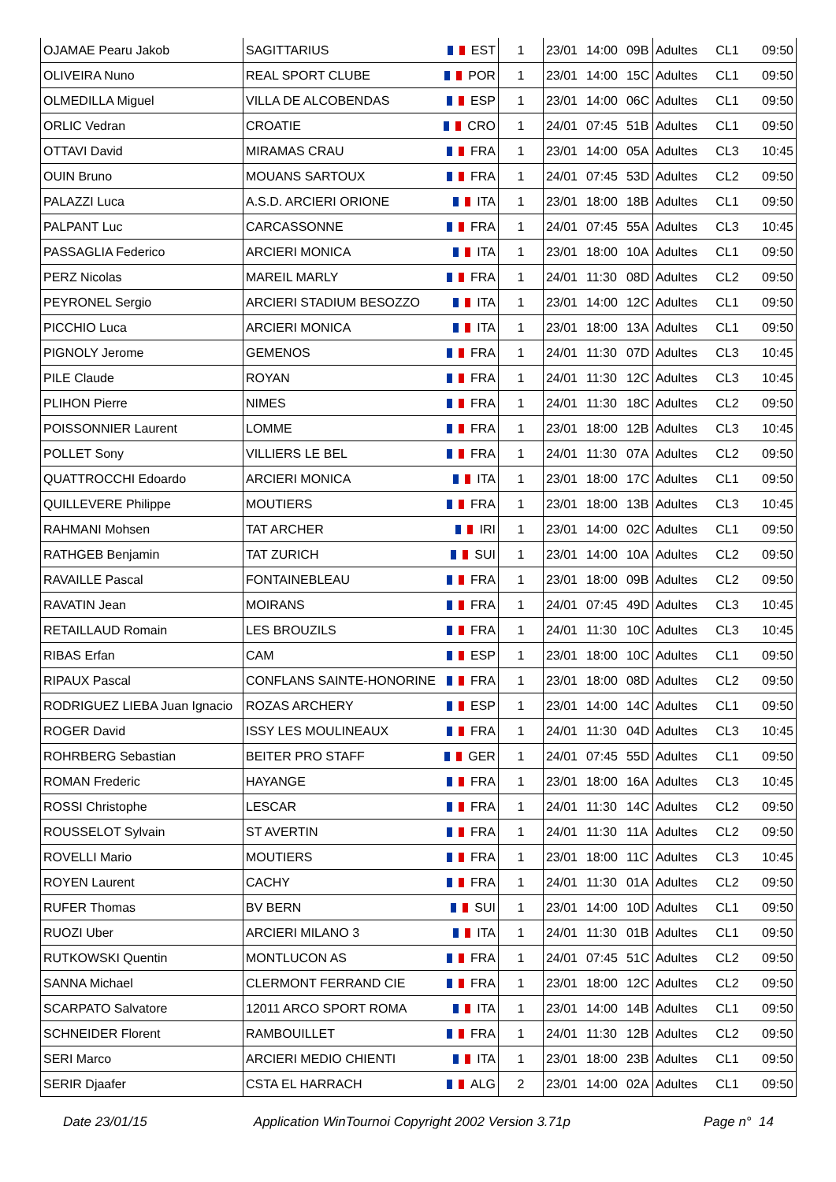| OJAMAE Pearu Jakob | SAGITTARIUS | EST | 1 | 23/01 | 14:00 | 09B | Adultes | CL1 | 09:50 |
| OLIVEIRA Nuno | REAL SPORT CLUBE | POR | 1 | 23/01 | 14:00 | 15C | Adultes | CL1 | 09:50 |
| OLMEDILLA Miguel | VILLA DE ALCOBENDAS | ESP | 1 | 23/01 | 14:00 | 06C | Adultes | CL1 | 09:50 |
| ORLIC Vedran | CROATIE | CRO | 1 | 24/01 | 07:45 | 51B | Adultes | CL1 | 09:50 |
| OTTAVI David | MIRAMAS CRAU | FRA | 1 | 23/01 | 14:00 | 05A | Adultes | CL3 | 10:45 |
| OUIN Bruno | MOUANS SARTOUX | FRA | 1 | 24/01 | 07:45 | 53D | Adultes | CL2 | 09:50 |
| PALAZZI Luca | A.S.D. ARCIERI ORIONE | ITA | 1 | 23/01 | 18:00 | 18B | Adultes | CL1 | 09:50 |
| PALPANT Luc | CARCASSONNE | FRA | 1 | 24/01 | 07:45 | 55A | Adultes | CL3 | 10:45 |
| PASSAGLIA Federico | ARCIERI MONICA | ITA | 1 | 23/01 | 18:00 | 10A | Adultes | CL1 | 09:50 |
| PERZ Nicolas | MAREIL MARLY | FRA | 1 | 24/01 | 11:30 | 08D | Adultes | CL2 | 09:50 |
| PEYRONEL Sergio | ARCIERI STADIUM BESOZZO | ITA | 1 | 23/01 | 14:00 | 12C | Adultes | CL1 | 09:50 |
| PICCHIO Luca | ARCIERI MONICA | ITA | 1 | 23/01 | 18:00 | 13A | Adultes | CL1 | 09:50 |
| PIGNOLY Jerome | GEMENOS | FRA | 1 | 24/01 | 11:30 | 07D | Adultes | CL3 | 10:45 |
| PILE Claude | ROYAN | FRA | 1 | 24/01 | 11:30 | 12C | Adultes | CL3 | 10:45 |
| PLIHON Pierre | NIMES | FRA | 1 | 24/01 | 11:30 | 18C | Adultes | CL2 | 09:50 |
| POISSONNIER Laurent | LOMME | FRA | 1 | 23/01 | 18:00 | 12B | Adultes | CL3 | 10:45 |
| POLLET Sony | VILLIERS LE BEL | FRA | 1 | 24/01 | 11:30 | 07A | Adultes | CL2 | 09:50 |
| QUATTROCCHI Edoardo | ARCIERI MONICA | ITA | 1 | 23/01 | 18:00 | 17C | Adultes | CL1 | 09:50 |
| QUILLEVERE Philippe | MOUTIERS | FRA | 1 | 23/01 | 18:00 | 13B | Adultes | CL3 | 10:45 |
| RAHMANI Mohsen | TAT ARCHER | IRI | 1 | 23/01 | 14:00 | 02C | Adultes | CL1 | 09:50 |
| RATHGEB Benjamin | TAT ZURICH | SUI | 1 | 23/01 | 14:00 | 10A | Adultes | CL2 | 09:50 |
| RAVAILLE Pascal | FONTAINEBLEAU | FRA | 1 | 23/01 | 18:00 | 09B | Adultes | CL2 | 09:50 |
| RAVATIN Jean | MOIRANS | FRA | 1 | 24/01 | 07:45 | 49D | Adultes | CL3 | 10:45 |
| RETAILLAUD Romain | LES BROUZILS | FRA | 1 | 24/01 | 11:30 | 10C | Adultes | CL3 | 10:45 |
| RIBAS Erfan | CAM | ESP | 1 | 23/01 | 18:00 | 10C | Adultes | CL1 | 09:50 |
| RIPAUX Pascal | CONFLANS SAINTE-HONORINE | FRA | 1 | 23/01 | 18:00 | 08D | Adultes | CL2 | 09:50 |
| RODRIGUEZ LIEBA Juan Ignacio | ROZAS ARCHERY | ESP | 1 | 23/01 | 14:00 | 14C | Adultes | CL1 | 09:50 |
| ROGER David | ISSY LES MOULINEAUX | FRA | 1 | 24/01 | 11:30 | 04D | Adultes | CL3 | 10:45 |
| ROHRBERG Sebastian | BEITER PRO STAFF | GER | 1 | 24/01 | 07:45 | 55D | Adultes | CL1 | 09:50 |
| ROMAN Frederic | HAYANGE | FRA | 1 | 23/01 | 18:00 | 16A | Adultes | CL3 | 10:45 |
| ROSSI Christophe | LESCAR | FRA | 1 | 24/01 | 11:30 | 14C | Adultes | CL2 | 09:50 |
| ROUSSELOT Sylvain | ST AVERTIN | FRA | 1 | 24/01 | 11:30 | 11A | Adultes | CL2 | 09:50 |
| ROVELLI Mario | MOUTIERS | FRA | 1 | 23/01 | 18:00 | 11C | Adultes | CL3 | 10:45 |
| ROYEN Laurent | CACHY | FRA | 1 | 24/01 | 11:30 | 01A | Adultes | CL2 | 09:50 |
| RUFER Thomas | BV BERN | SUI | 1 | 23/01 | 14:00 | 10D | Adultes | CL1 | 09:50 |
| RUOZI Uber | ARCIERI MILANO 3 | ITA | 1 | 24/01 | 11:30 | 01B | Adultes | CL1 | 09:50 |
| RUTKOWSKI Quentin | MONTLUCON AS | FRA | 1 | 24/01 | 07:45 | 51C | Adultes | CL2 | 09:50 |
| SANNA Michael | CLERMONT FERRAND CIE | FRA | 1 | 23/01 | 18:00 | 12C | Adultes | CL2 | 09:50 |
| SCARPATO Salvatore | 12011 ARCO SPORT ROMA | ITA | 1 | 23/01 | 14:00 | 14B | Adultes | CL1 | 09:50 |
| SCHNEIDER Florent | RAMBOUILLET | FRA | 1 | 24/01 | 11:30 | 12B | Adultes | CL2 | 09:50 |
| SERI Marco | ARCIERI MEDIO CHIENTI | ITA | 1 | 23/01 | 18:00 | 23B | Adultes | CL1 | 09:50 |
| SERIR Djaafer | CSTA EL HARRACH | ALG | 2 | 23/01 | 14:00 | 02A | Adultes | CL1 | 09:50 |
Date 23/01/15 Application WinTournoi Copyright 2002 Version 3.71p Page n° 14